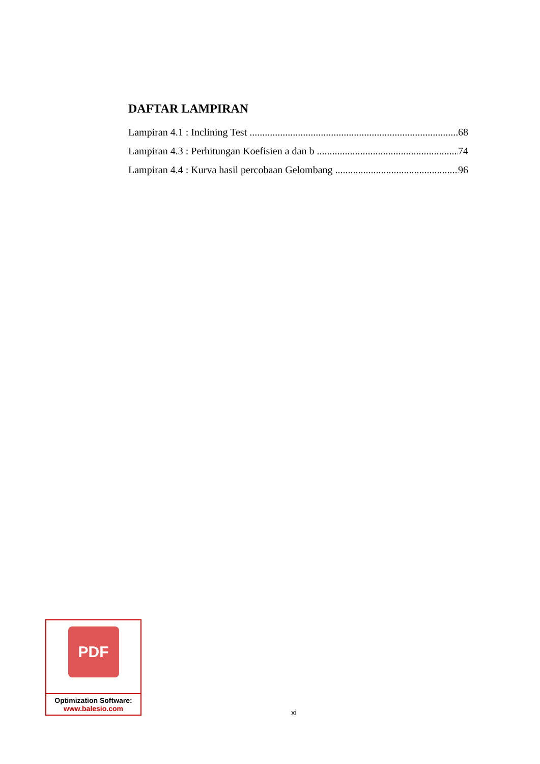DAFTAR LAMPIRAN
Lampiran 4.1 : Inclining Test 68
Lampiran 4.3 : Perhitungan Koefisien a dan b 74
Lampiran 4.4 : Kurva hasil percobaan Gelombang 96
PDF
Optimization Software:
www.balesio.com
xi